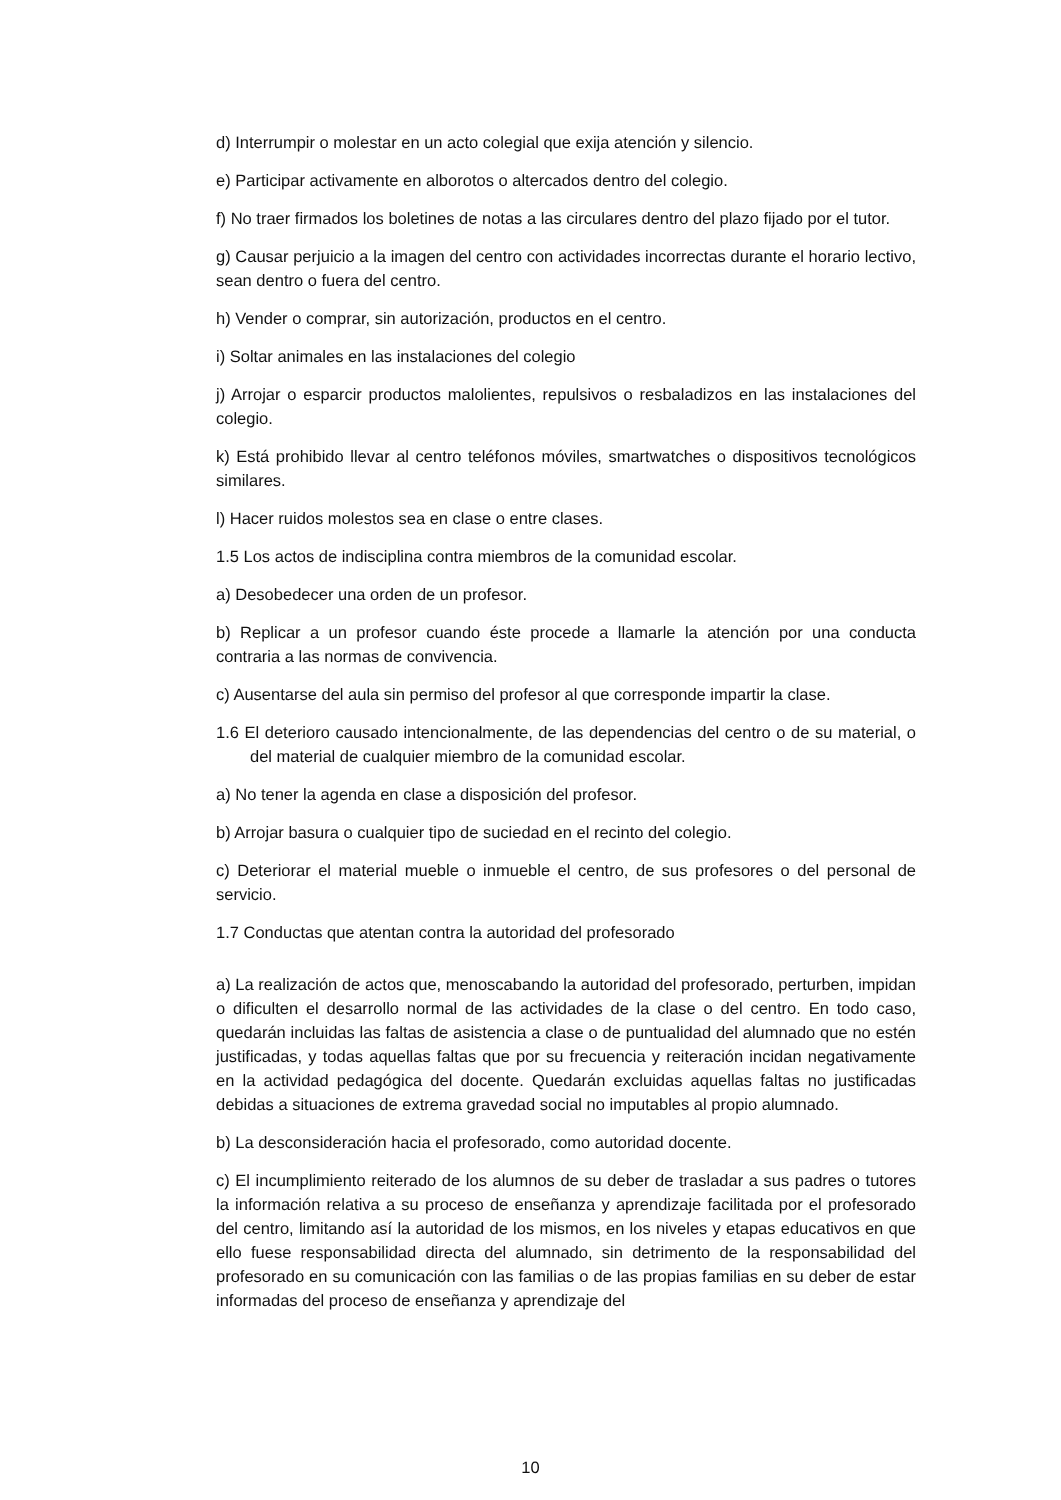d) Interrumpir o molestar en un acto colegial que exija atención y silencio.
e) Participar activamente en alborotos o altercados dentro del colegio.
f) No traer firmados los boletines de notas a las circulares dentro del plazo fijado por el tutor.
g) Causar perjuicio a la imagen del centro con actividades incorrectas durante el horario lectivo, sean dentro o fuera del centro.
h) Vender o comprar, sin autorización, productos en el centro.
i) Soltar animales en las instalaciones del colegio
j) Arrojar o esparcir productos malolientes, repulsivos o resbaladizos en las instalaciones del colegio.
k) Está prohibido llevar al centro teléfonos móviles, smartwatches o dispositivos tecnológicos similares.
l) Hacer ruidos molestos sea en clase o entre clases.
1.5 Los actos de indisciplina contra miembros de la comunidad escolar.
a) Desobedecer una orden de un profesor.
b) Replicar a un profesor cuando éste procede a llamarle la atención por una conducta contraria a las normas de convivencia.
c) Ausentarse del aula sin permiso del profesor al que corresponde impartir la clase.
1.6 El deterioro causado intencionalmente, de las dependencias del centro o de su material, o del material de cualquier miembro de la comunidad escolar.
a) No tener la agenda en clase a disposición del profesor.
b) Arrojar basura o cualquier tipo de suciedad en el recinto del colegio.
c) Deteriorar el material mueble o inmueble el centro, de sus profesores o del personal de servicio.
1.7 Conductas que atentan contra la autoridad del profesorado
a) La realización de actos que, menoscabando la autoridad del profesorado, perturben, impidan o dificulten el desarrollo normal de las actividades de la clase o del centro. En todo caso, quedarán incluidas las faltas de asistencia a clase o de puntualidad del alumnado que no estén justificadas, y todas aquellas faltas que por su frecuencia y reiteración incidan negativamente en la actividad pedagógica del docente. Quedarán excluidas aquellas faltas no justificadas debidas a situaciones de extrema gravedad social no imputables al propio alumnado.
b) La desconsideración hacia el profesorado, como autoridad docente.
c) El incumplimiento reiterado de los alumnos de su deber de trasladar a sus padres o tutores la información relativa a su proceso de enseñanza y aprendizaje facilitada por el profesorado del centro, limitando así la autoridad de los mismos, en los niveles y etapas educativos en que ello fuese responsabilidad directa del alumnado, sin detrimento de la responsabilidad del profesorado en su comunicación con las familias o de las propias familias en su deber de estar informadas del proceso de enseñanza y aprendizaje del
10